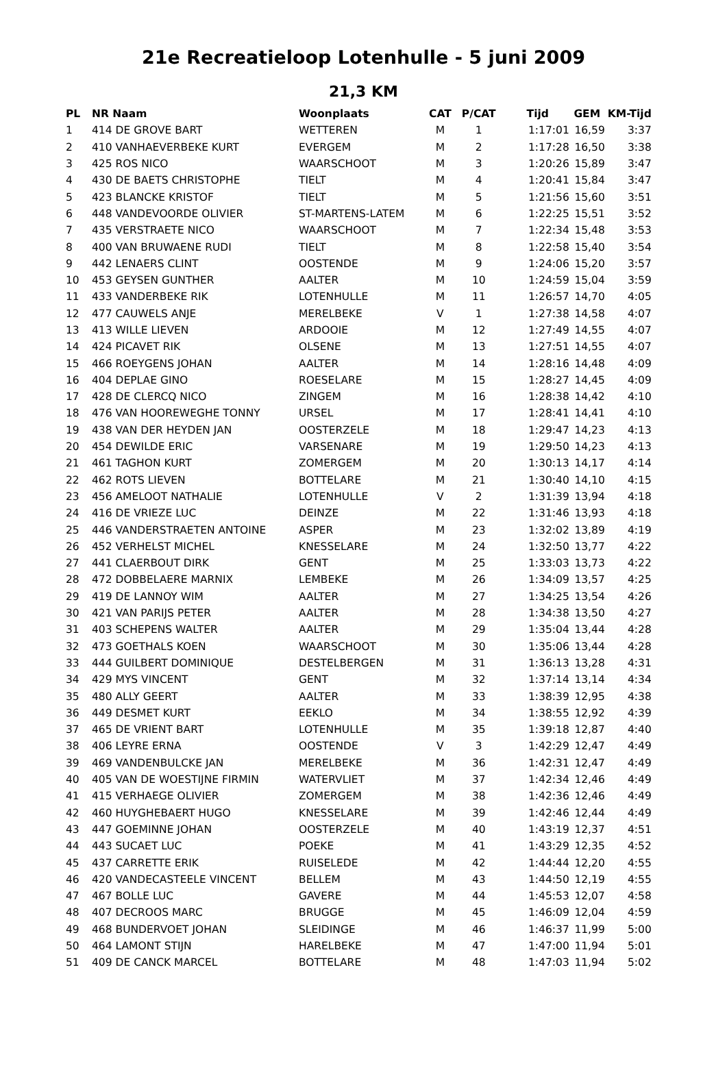21e Recreatieloop Lotenhulle - 5 juni 2009
21,3 KM
| PL | NR Naam | Woonplaats | CAT | P/CAT | Tijd | GEM | KM-Tijd |
| --- | --- | --- | --- | --- | --- | --- | --- |
| 1 | 414 DE GROVE BART | WETTEREN | M | 1 | 1:17:01 | 16,59 | 3:37 |
| 2 | 410 VANHAEVERBEKE KURT | EVERGEM | M | 2 | 1:17:28 | 16,50 | 3:38 |
| 3 | 425 ROS NICO | WAARSCHOOT | M | 3 | 1:20:26 | 15,89 | 3:47 |
| 4 | 430 DE BAETS CHRISTOPHE | TIELT | M | 4 | 1:20:41 | 15,84 | 3:47 |
| 5 | 423 BLANCKE KRISTOF | TIELT | M | 5 | 1:21:56 | 15,60 | 3:51 |
| 6 | 448 VANDEVOORDE OLIVIER | ST-MARTENS-LATEM | M | 6 | 1:22:25 | 15,51 | 3:52 |
| 7 | 435 VERSTRAETE NICO | WAARSCHOOT | M | 7 | 1:22:34 | 15,48 | 3:53 |
| 8 | 400 VAN BRUWAENE RUDI | TIELT | M | 8 | 1:22:58 | 15,40 | 3:54 |
| 9 | 442 LENAERS CLINT | OOSTENDE | M | 9 | 1:24:06 | 15,20 | 3:57 |
| 10 | 453 GEYSEN GUNTHER | AALTER | M | 10 | 1:24:59 | 15,04 | 3:59 |
| 11 | 433 VANDERBEKE RIK | LOTENHULLE | M | 11 | 1:26:57 | 14,70 | 4:05 |
| 12 | 477 CAUWELS ANJE | MERELBEKE | V | 1 | 1:27:38 | 14,58 | 4:07 |
| 13 | 413 WILLE LIEVEN | ARDOOIE | M | 12 | 1:27:49 | 14,55 | 4:07 |
| 14 | 424 PICAVET RIK | OLSENE | M | 13 | 1:27:51 | 14,55 | 4:07 |
| 15 | 466 ROEYGENS JOHAN | AALTER | M | 14 | 1:28:16 | 14,48 | 4:09 |
| 16 | 404 DEPLAE GINO | ROESELARE | M | 15 | 1:28:27 | 14,45 | 4:09 |
| 17 | 428 DE CLERCQ NICO | ZINGEM | M | 16 | 1:28:38 | 14,42 | 4:10 |
| 18 | 476 VAN HOOREWEGHE TONNY | URSEL | M | 17 | 1:28:41 | 14,41 | 4:10 |
| 19 | 438 VAN DER HEYDEN JAN | OOSTERZELE | M | 18 | 1:29:47 | 14,23 | 4:13 |
| 20 | 454 DEWILDE ERIC | VARSENARE | M | 19 | 1:29:50 | 14,23 | 4:13 |
| 21 | 461 TAGHON KURT | ZOMERGEM | M | 20 | 1:30:13 | 14,17 | 4:14 |
| 22 | 462 ROTS LIEVEN | BOTTELARE | M | 21 | 1:30:40 | 14,10 | 4:15 |
| 23 | 456 AMELOOT NATHALIE | LOTENHULLE | V | 2 | 1:31:39 | 13,94 | 4:18 |
| 24 | 416 DE VRIEZE LUC | DEINZE | M | 22 | 1:31:46 | 13,93 | 4:18 |
| 25 | 446 VANDERSTRAETEN ANTOINE | ASPER | M | 23 | 1:32:02 | 13,89 | 4:19 |
| 26 | 452 VERHELST MICHEL | KNESSELARE | M | 24 | 1:32:50 | 13,77 | 4:22 |
| 27 | 441 CLAERBOUT DIRK | GENT | M | 25 | 1:33:03 | 13,73 | 4:22 |
| 28 | 472 DOBBELAERE MARNIX | LEMBEKE | M | 26 | 1:34:09 | 13,57 | 4:25 |
| 29 | 419 DE LANNOY WIM | AALTER | M | 27 | 1:34:25 | 13,54 | 4:26 |
| 30 | 421 VAN PARIJS PETER | AALTER | M | 28 | 1:34:38 | 13,50 | 4:27 |
| 31 | 403 SCHEPENS WALTER | AALTER | M | 29 | 1:35:04 | 13,44 | 4:28 |
| 32 | 473 GOETHALS KOEN | WAARSCHOOT | M | 30 | 1:35:06 | 13,44 | 4:28 |
| 33 | 444 GUILBERT DOMINIQUE | DESTELBERGEN | M | 31 | 1:36:13 | 13,28 | 4:31 |
| 34 | 429 MYS VINCENT | GENT | M | 32 | 1:37:14 | 13,14 | 4:34 |
| 35 | 480 ALLY GEERT | AALTER | M | 33 | 1:38:39 | 12,95 | 4:38 |
| 36 | 449 DESMET KURT | EEKLO | M | 34 | 1:38:55 | 12,92 | 4:39 |
| 37 | 465 DE VRIENT BART | LOTENHULLE | M | 35 | 1:39:18 | 12,87 | 4:40 |
| 38 | 406 LEYRE ERNA | OOSTENDE | V | 3 | 1:42:29 | 12,47 | 4:49 |
| 39 | 469 VANDENBULCKE JAN | MERELBEKE | M | 36 | 1:42:31 | 12,47 | 4:49 |
| 40 | 405 VAN DE WOESTIJNE FIRMIN | WATERVLIET | M | 37 | 1:42:34 | 12,46 | 4:49 |
| 41 | 415 VERHAEGE OLIVIER | ZOMERGEM | M | 38 | 1:42:36 | 12,46 | 4:49 |
| 42 | 460 HUYGHEBAERT HUGO | KNESSELARE | M | 39 | 1:42:46 | 12,44 | 4:49 |
| 43 | 447 GOEMINNE JOHAN | OOSTERZELE | M | 40 | 1:43:19 | 12,37 | 4:51 |
| 44 | 443 SUCAET LUC | POEKE | M | 41 | 1:43:29 | 12,35 | 4:52 |
| 45 | 437 CARRETTE ERIK | RUISELEDE | M | 42 | 1:44:44 | 12,20 | 4:55 |
| 46 | 420 VANDECASTEELE VINCENT | BELLEM | M | 43 | 1:44:50 | 12,19 | 4:55 |
| 47 | 467 BOLLE LUC | GAVERE | M | 44 | 1:45:53 | 12,07 | 4:58 |
| 48 | 407 DECROOS MARC | BRUGGE | M | 45 | 1:46:09 | 12,04 | 4:59 |
| 49 | 468 BUNDERVOET JOHAN | SLEIDINGE | M | 46 | 1:46:37 | 11,99 | 5:00 |
| 50 | 464 LAMONT STIJN | HARELBEKE | M | 47 | 1:47:00 | 11,94 | 5:01 |
| 51 | 409 DE CANCK MARCEL | BOTTELARE | M | 48 | 1:47:03 | 11,94 | 5:02 |